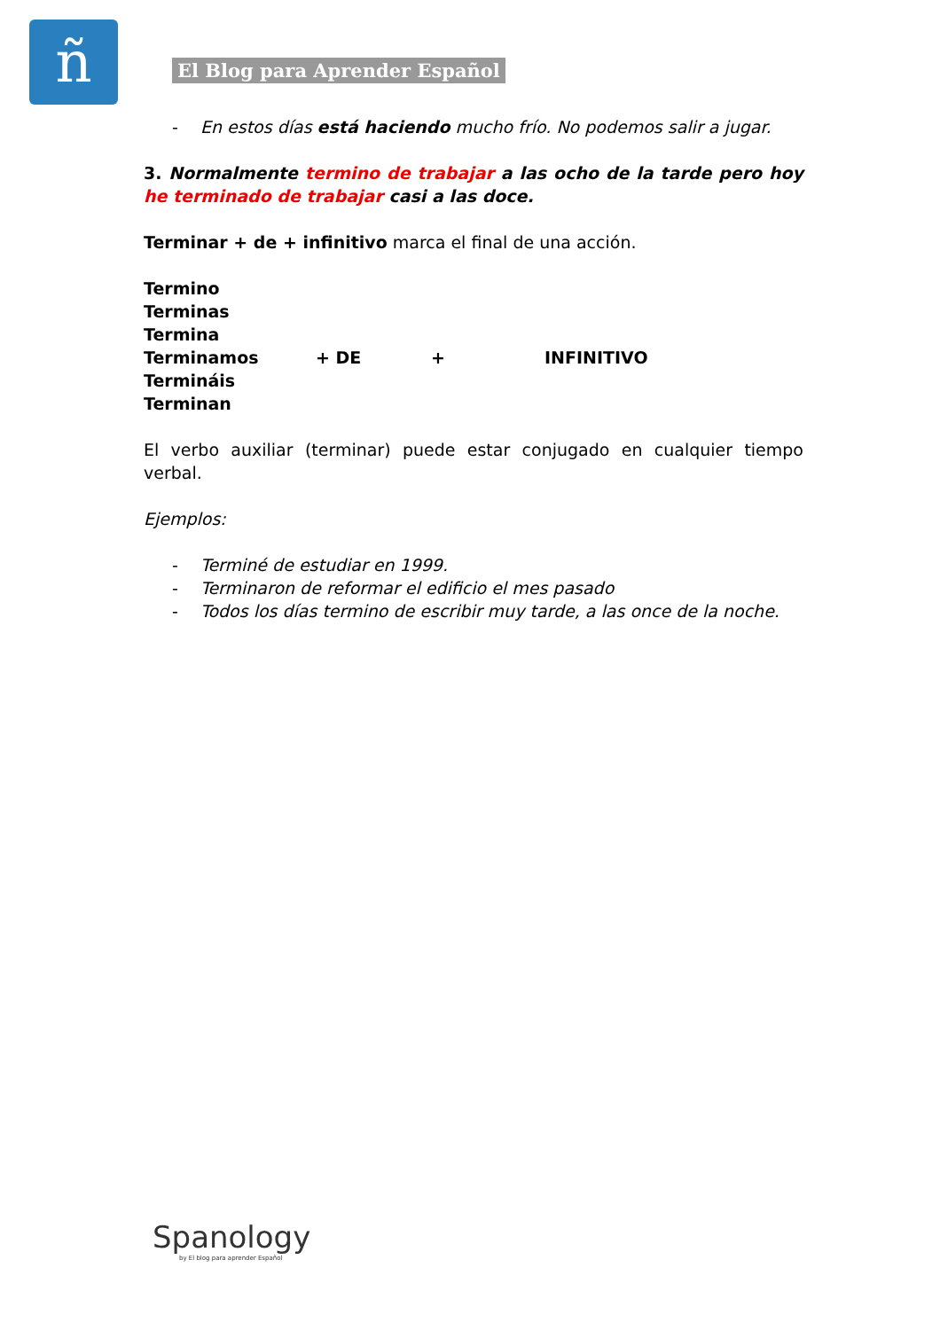ñ El Blog para Aprender Español
- En estos días está haciendo mucho frío. No podemos salir a jugar.
3. Normalmente termino de trabajar a las ocho de la tarde pero hoy he terminado de trabajar casi a las doce.
Terminar + de + infinitivo marca el final de una acción.
Termino
Terminas
Termina
Terminamos + DE + INFINITIVO
Termináis
Terminan
El verbo auxiliar (terminar) puede estar conjugado en cualquier tiempo verbal.
Ejemplos:
- Terminé de estudiar en 1999.
- Terminaron de reformar el edificio el mes pasado
- Todos los días termino de escribir muy tarde, a las once de la noche.
Spanology
by El blog para aprender Español